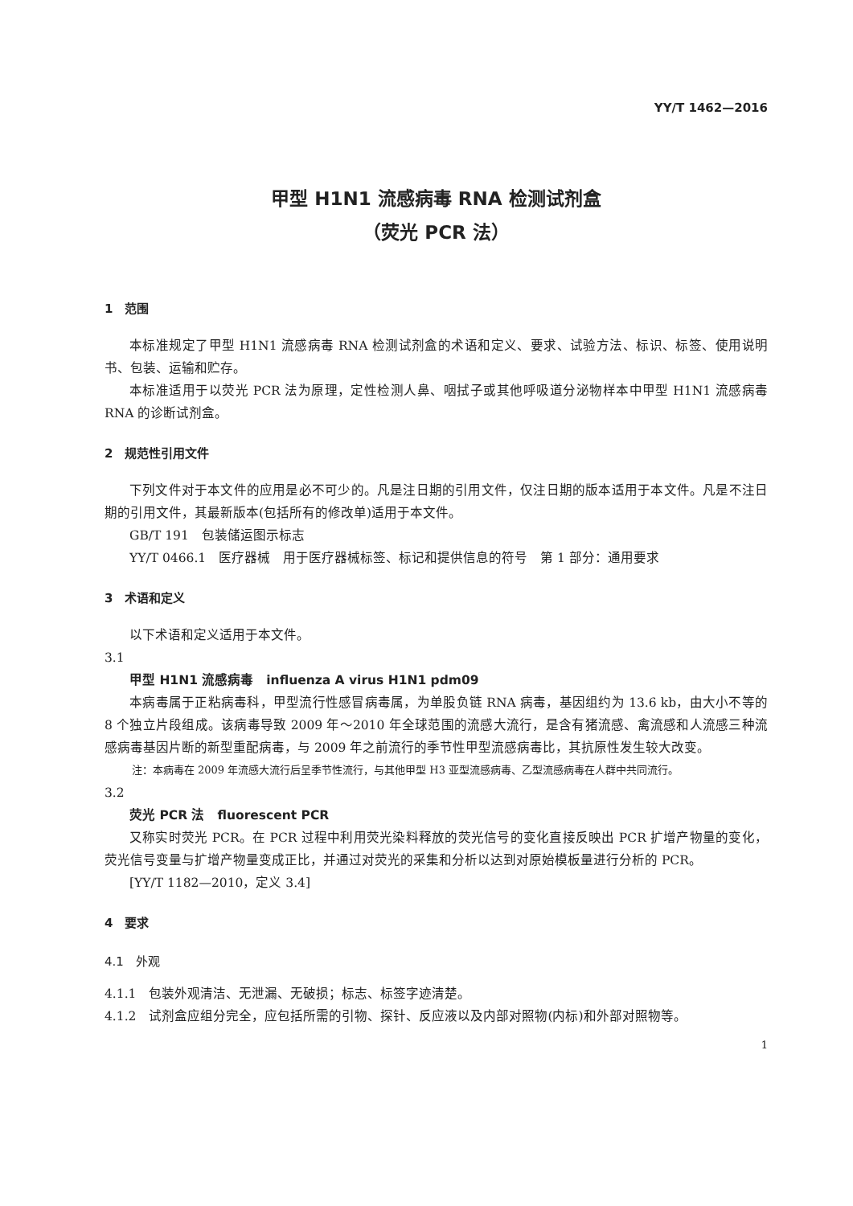YY/T 1462—2016
甲型 H1N1 流感病毒 RNA 检测试剂盒
（荧光 PCR 法）
1　范围
本标准规定了甲型 H1N1 流感病毒 RNA 检测试剂盒的术语和定义、要求、试验方法、标识、标签、使用说明书、包装、运输和贮存。
本标准适用于以荧光 PCR 法为原理，定性检测人鼻、咽拭子或其他呼吸道分泌物样本中甲型 H1N1 流感病毒 RNA 的诊断试剂盒。
2　规范性引用文件
下列文件对于本文件的应用是必不可少的。凡是注日期的引用文件，仅注日期的版本适用于本文件。凡是不注日期的引用文件，其最新版本(包括所有的修改单)适用于本文件。
GB/T 191　包装储运图示标志
YY/T 0466.1　医疗器械　用于医疗器械标签、标记和提供信息的符号　第 1 部分：通用要求
3　术语和定义
以下术语和定义适用于本文件。
3.1
甲型 H1N1 流感病毒　influenza A virus H1N1 pdm09
本病毒属于正粘病毒科，甲型流行性感冒病毒属，为单股负链 RNA 病毒，基因组约为 13.6 kb，由大小不等的 8 个独立片段组成。该病毒导致 2009 年～2010 年全球范围的流感大流行，是含有猪流感、禽流感和人流感三种流感病毒基因片断的新型重配病毒，与 2009 年之前流行的季节性甲型流感病毒比，其抗原性发生较大改变。
注：本病毒在 2009 年流感大流行后呈季节性流行，与其他甲型 H3 亚型流感病毒、乙型流感病毒在人群中共同流行。
3.2
荧光 PCR 法　fluorescent PCR
又称实时荧光 PCR。在 PCR 过程中利用荧光染料释放的荧光信号的变化直接反映出 PCR 扩增产物量的变化，荧光信号变量与扩增产物量变成正比，并通过对荧光的采集和分析以达到对原始模板量进行分析的 PCR。
[YY/T 1182—2010，定义 3.4]
4　要求
4.1　外观
4.1.1　包装外观清洁、无泄漏、无破损；标志、标签字迹清楚。
4.1.2　试剂盒应组分完全，应包括所需的引物、探针、反应液以及内部对照物(内标)和外部对照物等。
1